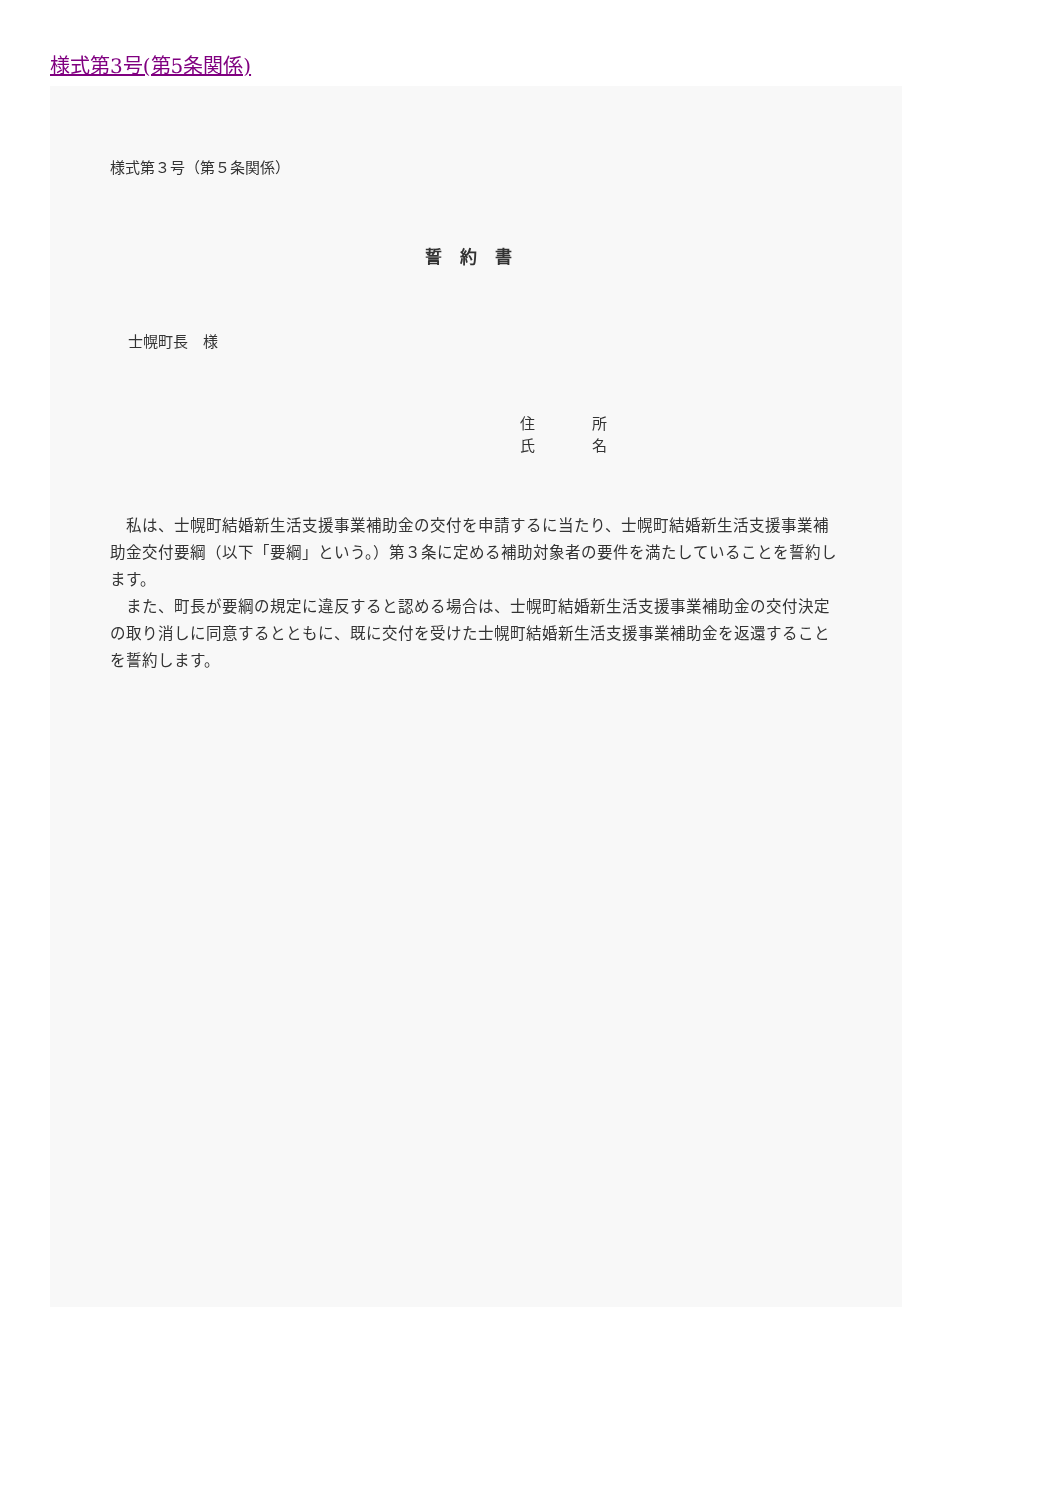様式第3号(第5条関係)
様式第３号（第５条関係）
誓約書
士幌町長　様
住 所
氏 名
私は、士幌町結婚新生活支援事業補助金の交付を申請するに当たり、士幌町結婚新生活支援事業補助金交付要綱（以下「要綱」という。）第３条に定める補助対象者の要件を満たしていることを誓約します。
また、町長が要綱の規定に違反すると認める場合は、士幌町結婚新生活支援事業補助金の交付決定の取り消しに同意するとともに、既に交付を受けた士幌町結婚新生活支援事業補助金を返還することを誓約します。